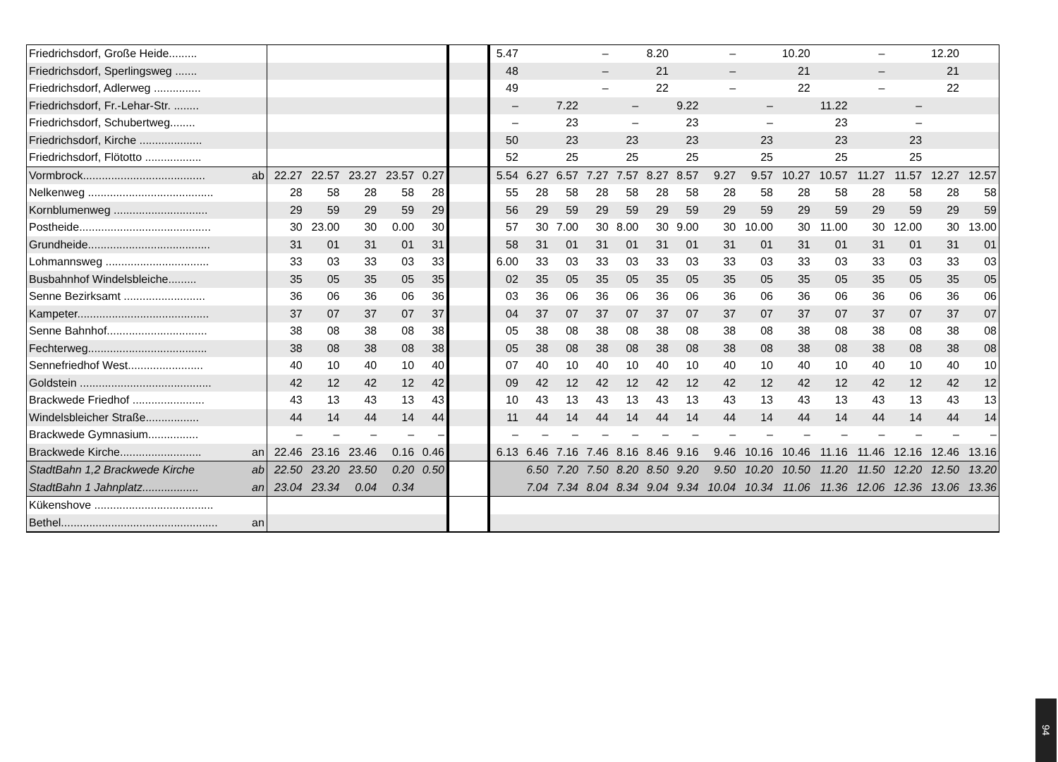| Friedrichsdorf, Große Heide......... | | | | | | | | 5.47 | | | – | | 8.20 | | – | | 10.20 | | – | | 12.20 | |
| Friedrichsdorf, Sperlingsweg ....... | | | | | | | | 48 | | | – | | 21 | | – | | 21 | | – | | 21 | |
| Friedrichsdorf, Adlerweg ............... | | | | | | | | 49 | | | – | | 22 | | – | | 22 | | – | | 22 | |
| Friedrichsdorf, Fr.-Lehar-Str. ........ | | | | | | | | – | | 7.22 | | – | | 9.22 | | – | | 11.22 | | – | | |
| Friedrichsdorf, Schubertweg........ | | | | | | | | – | | 23 | | – | | 23 | | – | | 23 | | – | | |
| Friedrichsdorf, Kirche .................... | | | | | | | | 50 | | 23 | | 23 | | 23 | | 23 | | 23 | | 23 | | |
| Friedrichsdorf, Flötotto .................. | | | | | | | | 52 | | 25 | | 25 | | 25 | | 25 | | 25 | | 25 | | |
| Vormbrock....................................... | ab | 22.27 | 22.57 | 23.27 | 23.57 | 0.27 | | 5.54 | 6.27 | 6.57 | 7.27 | 7.57 | 8.27 | 8.57 | 9.27 | 9.57 | 10.27 | 10.57 | 11.27 | 11.57 | 12.27 | 12.57 |
| Nelkenweg ........................................ | | 28 | 58 | 28 | 58 | 28 | | 55 | 28 | 58 | 28 | 58 | 28 | 58 | 28 | 58 | 28 | 58 | 28 | 58 | 28 | 58 |
| Kornblumenweg .............................. | | 29 | 59 | 29 | 59 | 29 | | 56 | 29 | 59 | 29 | 59 | 29 | 59 | 29 | 59 | 29 | 59 | 29 | 59 | 29 | 59 |
| Postheide.......................................... | | 30 | 23.00 | 30 | 0.00 | 30 | | 57 | 30 | 7.00 | 30 | 8.00 | 30 | 9.00 | 30 | 10.00 | 30 | 11.00 | 30 | 12.00 | 30 | 13.00 |
| Grundheide....................................... | | 31 | 01 | 31 | 01 | 31 | | 58 | 31 | 01 | 31 | 01 | 31 | 01 | 31 | 01 | 31 | 01 | 31 | 01 | 31 | 01 |
| Lohmannsweg ................................. | | 33 | 03 | 33 | 03 | 33 | | 6.00 | 33 | 03 | 33 | 03 | 33 | 03 | 33 | 03 | 33 | 03 | 33 | 03 | 33 | 03 |
| Busbahnhof Windelsbleiche......... | | 35 | 05 | 35 | 05 | 35 | | 02 | 35 | 05 | 35 | 05 | 35 | 05 | 35 | 05 | 35 | 05 | 35 | 05 | 35 | 05 |
| Senne Bezirksamt .......................... | | 36 | 06 | 36 | 06 | 36 | | 03 | 36 | 06 | 36 | 06 | 36 | 06 | 36 | 06 | 36 | 06 | 36 | 06 | 36 | 06 |
| Kampeter.......................................... | | 37 | 07 | 37 | 07 | 37 | | 04 | 37 | 07 | 37 | 07 | 37 | 07 | 37 | 07 | 37 | 07 | 37 | 07 | 37 | 07 |
| Senne Bahnhof................................ | | 38 | 08 | 38 | 08 | 38 | | 05 | 38 | 08 | 38 | 08 | 38 | 08 | 38 | 08 | 38 | 08 | 38 | 08 | 38 | 08 |
| Fechterweg...................................... | | 38 | 08 | 38 | 08 | 38 | | 05 | 38 | 08 | 38 | 08 | 38 | 08 | 38 | 08 | 38 | 08 | 38 | 08 | 38 | 08 |
| Sennefriedhof West........................ | | 40 | 10 | 40 | 10 | 40 | | 07 | 40 | 10 | 40 | 10 | 40 | 10 | 40 | 10 | 40 | 10 | 40 | 10 | 40 | 10 |
| Goldstein .......................................... | | 42 | 12 | 42 | 12 | 42 | | 09 | 42 | 12 | 42 | 12 | 42 | 12 | 42 | 12 | 42 | 12 | 42 | 12 | 42 | 12 |
| Brackwede Friedhof ....................... | | 43 | 13 | 43 | 13 | 43 | | 10 | 43 | 13 | 43 | 13 | 43 | 13 | 43 | 13 | 43 | 13 | 43 | 13 | 43 | 13 |
| Windelsbleicher Straße................. | | 44 | 14 | 44 | 14 | 44 | | 11 | 44 | 14 | 44 | 14 | 44 | 14 | 44 | 14 | 44 | 14 | 44 | 14 | 44 | 14 |
| Brackwede Gymnasium................ | | – | – | – | – | – | | – | – | – | – | – | – | – | – | – | – | – | – | – | – | – |
| Brackwede Kirche.......................... | an | 22.46 | 23.16 | 23.46 | 0.16 | 0.46 | | 6.13 | 6.46 | 7.16 | 7.46 | 8.16 | 8.46 | 9.16 | 9.46 | 10.16 | 10.46 | 11.16 | 11.46 | 12.16 | 12.46 | 13.16 |
| StadtBahn 1,2 Brackwede Kirche | ab | 22.50 | 23.20 | 23.50 | 0.20 | 0.50 | | | 6.50 | 7.20 | 7.50 | 8.20 | 8.50 | 9.20 | 9.50 | 10.20 | 10.50 | 11.20 | 11.50 | 12.20 | 12.50 | 13.20 |
| StadtBahn 1 Jahnplatz.................. | an | 23.04 | 23.34 | 0.04 | 0.34 | | | | 7.04 | 7.34 | 8.04 | 8.34 | 9.04 | 9.34 | 10.04 | 10.34 | 11.06 | 11.36 | 12.06 | 12.36 | 13.06 | 13.36 |
| Kükenshove ...................................... | | | | | | | | | | | | | | | | | | | | | | |
| Bethel.................................................. | an | | | | | | | | | | | | | | | | | | | | | |
94